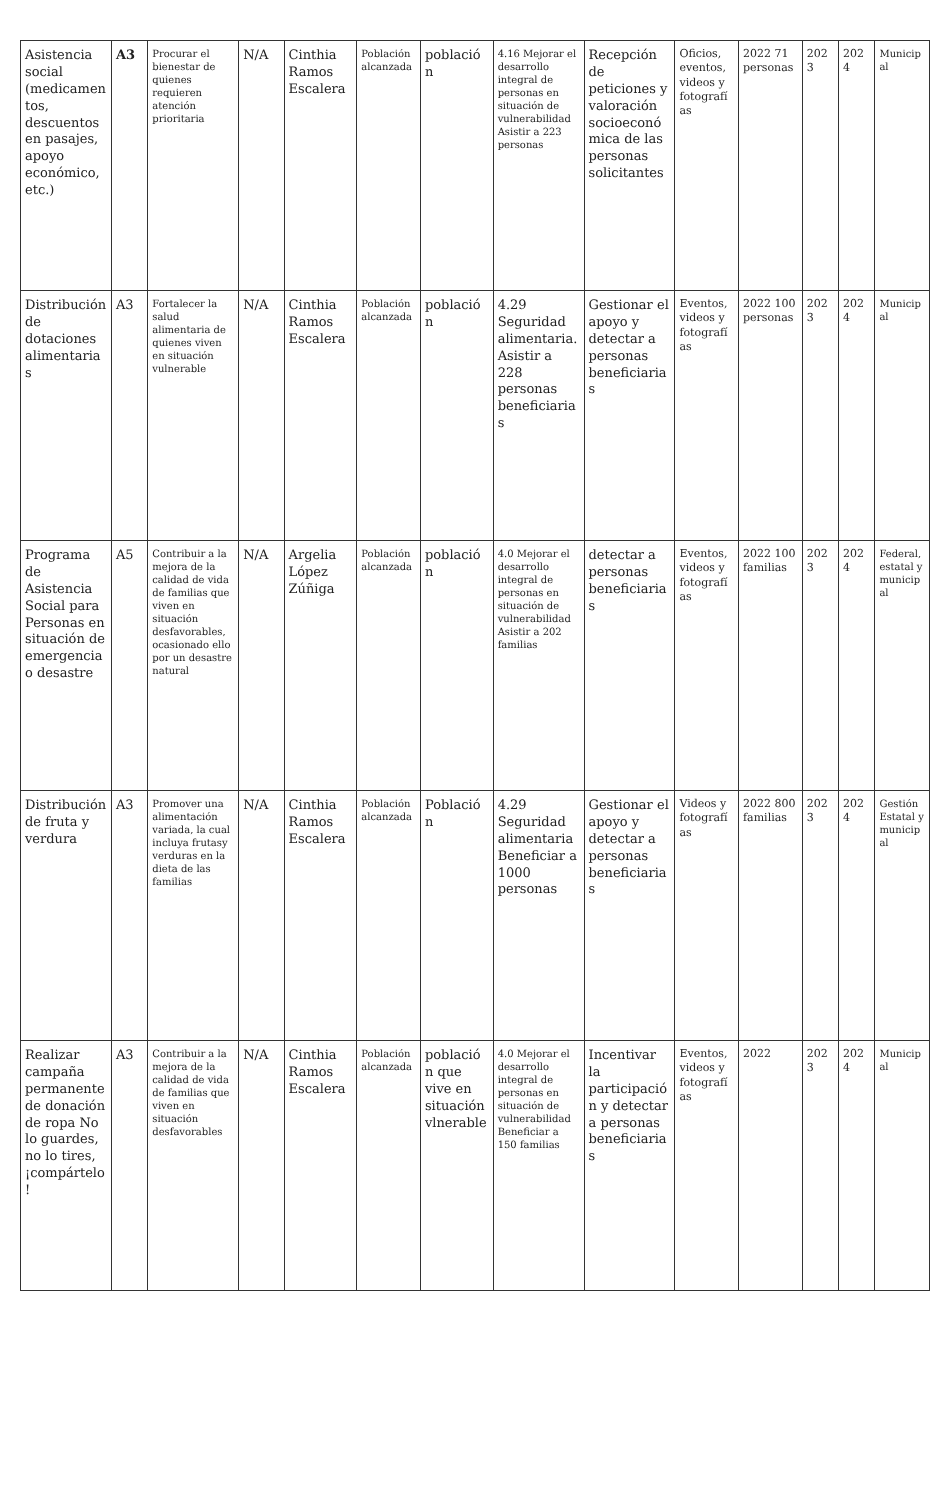| Asistencia social (medicamentos, descuentos en pasajes, apoyo económico, etc.) | A3 | Procurar el bienestar de quienes requieren atención prioritaria | N/A | Cinthia Ramos Escalera | Población alcanzada | población | 4.16 Mejorar el desarrollo integral de personas en situación de vulnerabilidad Asistir a 223 personas | Recepción de peticiones y valoración socioeconómica de las personas solicitantes | Oficios, eventos, videos y fotografías | 2022 71 personas | 2023 | 2024 | Municipal |
| Distribución de dotaciones alimentarias | A3 | Fortalecer la salud alimentaria de quienes viven en situación vulnerable | N/A | Cinthia Ramos Escalera | Población alcanzada | población | 4.29 Seguridad alimentaria. Asistir a 228 personas beneficiarias | Gestionar el apoyo y detectar a personas beneficiarias | Eventos, videos y fotografías | 2022 100 personas | 2023 | 2024 | Municipal |
| Programa de Asistencia Social para Personas en situación de emergencia o desastre | A5 | Contribuir a la mejora de la calidad de vida de familias que viven en situación desfavorables, ocasionado ello por un desastre natural | N/A | Argelia López Zúñiga | Población alcanzada | población | 4.0 Mejorar el desarrollo integral de personas en situación de vulnerabilidad Asistir a 202 familias | detectar a personas beneficiarias | Eventos, videos y fotografías | 2022 100 familias | 2023 | 2024 | Federal, estatal y municipal |
| Distribución de fruta y verdura | A3 | Promover una alimentación variada, la cual incluya frutasy verduras en la dieta de las familias | N/A | Cinthia Ramos Escalera | Población alcanzada | Población | 4.29 Seguridad alimentaria Beneficiar a 1000 personas | Gestionar el apoyo y detectar a personas beneficiarias | Videos y fotografías | 2022 800 familias | 2023 | 2024 | Gestión Estatal y municipal |
| Realizar campaña permanente de donación de ropa No lo guardes, no lo tires, ¡compártelo! | A3 | Contribuir a la mejora de la calidad de vida de familias que viven en situación desfavorables | N/A | Cinthia Ramos Escalera | Población alcanzada | población que vive en situación vlnerable | 4.0 Mejorar el desarrollo integral de personas en situación de vulnerabilidad Beneficiar a 150 familias | Incentivar la participación y detectar a personas beneficiarias | Eventos, videos y fotografías | 2022 | 2023 | 2024 | Municipal |